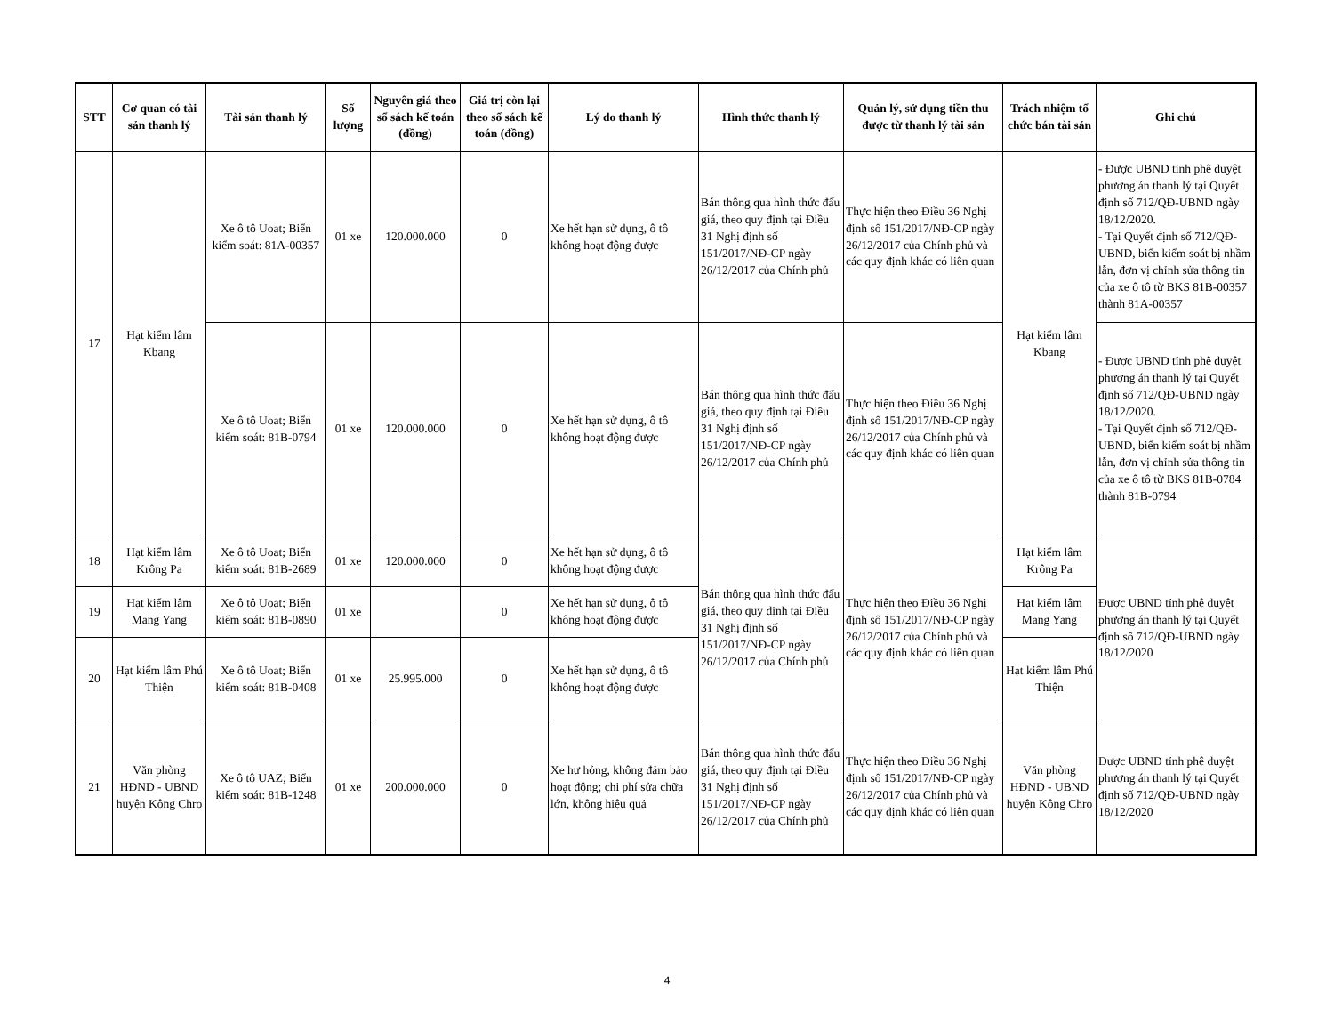| STT | Cơ quan có tài sản thanh lý | Tài sản thanh lý | Số lượng | Nguyên giá theo sổ sách kế toán (đồng) | Giá trị còn lại theo sổ sách kế toán (đồng) | Lý do thanh lý | Hình thức thanh lý | Quản lý, sử dụng tiền thu được từ thanh lý tài sản | Trách nhiệm tổ chức bán tài sản | Ghi chú |
| --- | --- | --- | --- | --- | --- | --- | --- | --- | --- | --- |
| 17 | Hạt kiểm lâm Kbang | Xe ô tô Uoat; Biển kiểm soát: 81A-00357 | 01 xe | 120.000.000 | 0 | Xe hết hạn sử dụng, ô tô không hoạt động được | Bán thông qua hình thức đấu giá, theo quy định tại Điều 31 Nghị định số 151/2017/NĐ-CP ngày 26/12/2017 của Chính phủ | Thực hiện theo Điều 36 Nghị định số 151/2017/NĐ-CP ngày 26/12/2017 của Chính phủ và các quy định khác có liên quan | Hạt kiểm lâm Kbang | - Được UBND tỉnh phê duyệt phương án thanh lý tại Quyết định số 712/QĐ-UBND ngày 18/12/2020. - Tại Quyết định số 712/QĐ-UBND, biển kiểm soát bị nhầm lẫn, đơn vị chỉnh sửa thông tin của xe ô tô từ BKS 81B-00357 thành 81A-00357 |
| | | Xe ô tô Uoat; Biển kiểm soát: 81B-0794 | 01 xe | 120.000.000 | 0 | Xe hết hạn sử dụng, ô tô không hoạt động được | Bán thông qua hình thức đấu giá, theo quy định tại Điều 31 Nghị định số 151/2017/NĐ-CP ngày 26/12/2017 của Chính phủ | Thực hiện theo Điều 36 Nghị định số 151/2017/NĐ-CP ngày 26/12/2017 của Chính phủ và các quy định khác có liên quan | | - Được UBND tỉnh phê duyệt phương án thanh lý tại Quyết định số 712/QĐ-UBND ngày 18/12/2020. - Tại Quyết định số 712/QĐ-UBND, biển kiểm soát bị nhầm lẫn, đơn vị chỉnh sửa thông tin của xe ô tô từ BKS 81B-0784 thành 81B-0794 |
| 18 | Hạt kiểm lâm Krông Pa | Xe ô tô Uoat; Biển kiểm soát: 81B-2689 | 01 xe | 120.000.000 | 0 | Xe hết hạn sử dụng, ô tô không hoạt động được | Bán thông qua hình thức đấu giá, theo quy định tại Điều 31 Nghị định số 151/2017/NĐ-CP ngày 26/12/2017 của Chính phủ | Thực hiện theo Điều 36 Nghị định số 151/2017/NĐ-CP ngày 26/12/2017 của Chính phủ và các quy định khác có liên quan | Hạt kiểm lâm Krông Pa | Được UBND tỉnh phê duyệt phương án thanh lý tại Quyết định số 712/QĐ-UBND ngày 18/12/2020 |
| 19 | Hạt kiểm lâm Mang Yang | Xe ô tô Uoat; Biển kiểm soát: 81B-0890 | 01 xe | | 0 | Xe hết hạn sử dụng, ô tô không hoạt động được | | | Hạt kiểm lâm Mang Yang | |
| 20 | Hạt kiểm lâm Phú Thiện | Xe ô tô Uoat; Biển kiểm soát: 81B-0408 | 01 xe | 25.995.000 | 0 | Xe hết hạn sử dụng, ô tô không hoạt động được | | | Hạt kiểm lâm Phú Thiện | |
| 21 | Văn phòng HĐND - UBND huyện Kông Chro | Xe ô tô UAZ; Biển kiểm soát: 81B-1248 | 01 xe | 200.000.000 | 0 | Xe hư hỏng, không đảm bảo hoạt động; chi phí sửa chữa lớn, không hiệu quả | Bán thông qua hình thức đấu giá, theo quy định tại Điều 31 Nghị định số 151/2017/NĐ-CP ngày 26/12/2017 của Chính phủ | Thực hiện theo Điều 36 Nghị định số 151/2017/NĐ-CP ngày 26/12/2017 của Chính phủ và các quy định khác có liên quan | Văn phòng HĐND - UBND huyện Kông Chro | Được UBND tỉnh phê duyệt phương án thanh lý tại Quyết định số 712/QĐ-UBND ngày 18/12/2020 |
4